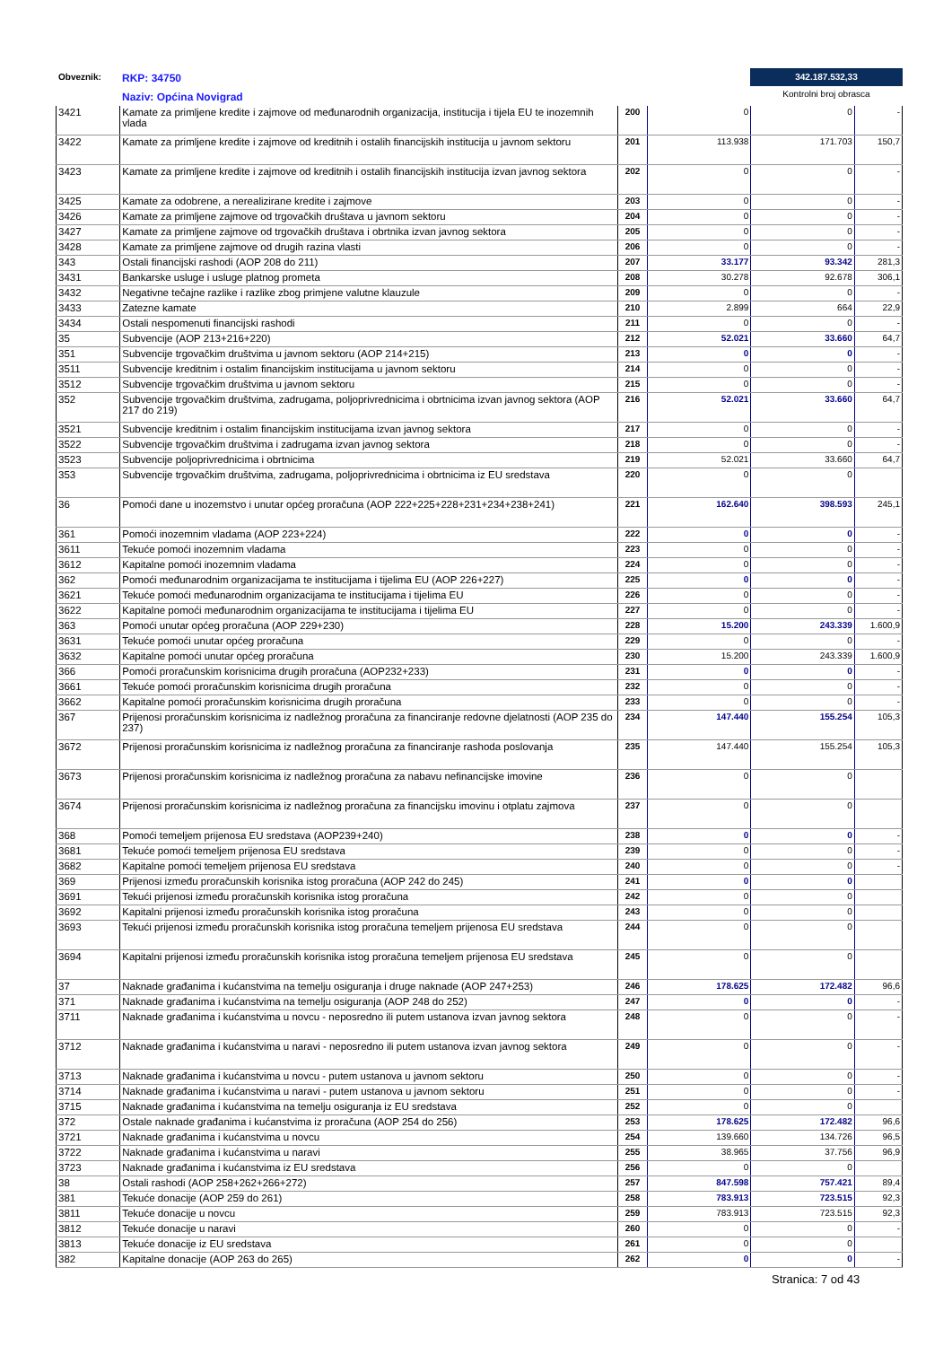Obveznik: RKP: 34750
Naziv: Općina Novigrad
342.187.532,33
Kontrolni broj obrasca
| 3421 | Kamate za primljene kredite i zajmove od međunarodnih organizacija, institucija i tijela EU te inozemnih vlada | 200 | 0 | 0 | - |
| 3422 | Kamate za primljene kredite i zajmove od kreditnih i ostalih financijskih institucija u javnom sektoru | 201 | 113.938 | 171.703 | 150,7 |
| 3423 | Kamate za primljene kredite i zajmove od kreditnih i ostalih financijskih institucija izvan javnog sektora | 202 | 0 | 0 | - |
| 3425 | Kamate za odobrene, a nerealizirane kredite i zajmove | 203 | 0 | 0 | - |
| 3426 | Kamate za primljene zajmove od trgovačkih društava u javnom sektoru | 204 | 0 | 0 | - |
| 3427 | Kamate za primljene zajmove od trgovačkih društava i obrtnika izvan javnog sektora | 205 | 0 | 0 | - |
| 3428 | Kamate za primljene zajmove od drugih razina vlasti | 206 | 0 | 0 | - |
| 343 | Ostali financijski rashodi (AOP 208 do 211) | 207 | 33.177 | 93.342 | 281,3 |
| 3431 | Bankarske usluge i usluge platnog prometa | 208 | 30.278 | 92.678 | 306,1 |
| 3432 | Negativne tečajne razlike i razlike zbog primjene valutne klauzule | 209 | 0 | 0 | - |
| 3433 | Zatezne kamate | 210 | 2.899 | 664 | 22,9 |
| 3434 | Ostali nespomenuti financijski rashodi | 211 | 0 | 0 | - |
| 35 | Subvencije (AOP 213+216+220) | 212 | 52.021 | 33.660 | 64,7 |
| 351 | Subvencije trgovačkim društvima u javnom sektoru (AOP 214+215) | 213 | 0 | 0 | - |
| 3511 | Subvencije kreditnim i ostalim financijskim institucijama u javnom sektoru | 214 | 0 | 0 | - |
| 3512 | Subvencije trgovačkim društvima u javnom sektoru | 215 | 0 | 0 | - |
| 352 | Subvencije trgovačkim društvima, zadrugama, poljoprivrednicima i obrtnicima izvan javnog sektora (AOP 217 do 219) | 216 | 52.021 | 33.660 | 64,7 |
| 3521 | Subvencije kreditnim i ostalim financijskim institucijama izvan javnog sektora | 217 | 0 | 0 | - |
| 3522 | Subvencije trgovačkim društvima i zadrugama izvan javnog sektora | 218 | 0 | 0 | - |
| 3523 | Subvencije poljoprivrednicima i obrtnicima | 219 | 52.021 | 33.660 | 64,7 |
| 353 | Subvencije trgovačkim društvima, zadrugama, poljoprivrednicima i obrtnicima iz EU sredstava | 220 | 0 | 0 | |
| 36 | Pomoći dane u inozemstvo i unutar općeg proračuna (AOP 222+225+228+231+234+238+241) | 221 | 162.640 | 398.593 | 245,1 |
| 361 | Pomoći inozemnim vladama (AOP 223+224) | 222 | 0 | 0 | - |
| 3611 | Tekuće pomoći inozemnim vladama | 223 | 0 | 0 | - |
| 3612 | Kapitalne pomoći inozemnim vladama | 224 | 0 | 0 | - |
| 362 | Pomoći međunarodnim organizacijama te institucijama i tijelima EU (AOP 226+227) | 225 | 0 | 0 | - |
| 3621 | Tekuće pomoći međunarodnim organizacijama te institucijama i tijelima EU | 226 | 0 | 0 | - |
| 3622 | Kapitalne pomoći međunarodnim organizacijama te institucijama i tijelima EU | 227 | 0 | 0 | - |
| 363 | Pomoći unutar općeg proračuna (AOP 229+230) | 228 | 15.200 | 243.339 | 1.600,9 |
| 3631 | Tekuće pomoći unutar općeg proračuna | 229 | 0 | 0 | - |
| 3632 | Kapitalne pomoći unutar općeg proračuna | 230 | 15.200 | 243.339 | 1.600,9 |
| 366 | Pomoći proračunskim korisnicima drugih proračuna (AOP232+233) | 231 | 0 | 0 | - |
| 3661 | Tekuće pomoći proračunskim korisnicima drugih proračuna | 232 | 0 | 0 | - |
| 3662 | Kapitalne pomoći proračunskim korisnicima drugih proračuna | 233 | 0 | 0 | - |
| 367 | Prijenosi proračunskim korisnicima iz nadležnog proračuna za financiranje redovne djelatnosti (AOP 235 do 237) | 234 | 147.440 | 155.254 | 105,3 |
| 3672 | Prijenosi proračunskim korisnicima iz nadležnog proračuna za financiranje rashoda poslovanja | 235 | 147.440 | 155.254 | 105,3 |
| 3673 | Prijenosi proračunskim korisnicima iz nadležnog proračuna za nabavu nefinancijske imovine | 236 | 0 | 0 | |
| 3674 | Prijenosi proračunskim korisnicima iz nadležnog proračuna za financijsku imovinu i otplatu zajmova | 237 | 0 | 0 | |
| 368 | Pomoći temeljem prijenosa EU sredstava (AOP239+240) | 238 | 0 | 0 | - |
| 3681 | Tekuće pomoći temeljem prijenosa EU sredstava | 239 | 0 | 0 | - |
| 3682 | Kapitalne pomoći temeljem prijenosa EU sredstava | 240 | 0 | 0 | - |
| 369 | Prijenosi između proračunskih korisnika istog proračuna (AOP 242 do 245) | 241 | 0 | 0 | |
| 3691 | Tekući prijenosi između proračunskih korisnika istog proračuna | 242 | 0 | 0 | |
| 3692 | Kapitalni prijenosi između proračunskih korisnika istog proračuna | 243 | 0 | 0 | |
| 3693 | Tekući prijenosi između proračunskih korisnika istog proračuna temeljem prijenosa EU sredstava | 244 | 0 | 0 | |
| 3694 | Kapitalni prijenosi između proračunskih korisnika istog proračuna temeljem prijenosa EU sredstava | 245 | 0 | 0 | |
| 37 | Naknade građanima i kućanstvima na temelju osiguranja i druge naknade (AOP 247+253) | 246 | 178.625 | 172.482 | 96,6 |
| 371 | Naknade građanima i kućanstvima na temelju osiguranja (AOP 248 do 252) | 247 | 0 | 0 | - |
| 3711 | Naknade građanima i kućanstvima u novcu - neposredno ili putem ustanova izvan javnog sektora | 248 | 0 | 0 | - |
| 3712 | Naknade građanima i kućanstvima u naravi - neposredno ili putem ustanova izvan javnog sektora | 249 | 0 | 0 | - |
| 3713 | Naknade građanima i kućanstvima u novcu - putem ustanova u javnom sektoru | 250 | 0 | 0 | - |
| 3714 | Naknade građanima i kućanstvima u naravi - putem ustanova u javnom sektoru | 251 | 0 | 0 | - |
| 3715 | Naknade građanima i kućanstvima na temelju osiguranja iz EU sredstava | 252 | 0 | 0 | |
| 372 | Ostale naknade građanima i kućanstvima iz proračuna (AOP 254 do 256) | 253 | 178.625 | 172.482 | 96,6 |
| 3721 | Naknade građanima i kućanstvima u novcu | 254 | 139.660 | 134.726 | 96,5 |
| 3722 | Naknade građanima i kućanstvima u naravi | 255 | 38.965 | 37.756 | 96,9 |
| 3723 | Naknade građanima i kućanstvima iz EU sredstava | 256 | 0 | 0 | |
| 38 | Ostali rashodi (AOP 258+262+266+272) | 257 | 847.598 | 757.421 | 89,4 |
| 381 | Tekuće donacije (AOP 259 do 261) | 258 | 783.913 | 723.515 | 92,3 |
| 3811 | Tekuće donacije u novcu | 259 | 783.913 | 723.515 | 92,3 |
| 3812 | Tekuće donacije u naravi | 260 | 0 | 0 | - |
| 3813 | Tekuće donacije iz EU sredstava | 261 | 0 | 0 | |
| 382 | Kapitalne donacije (AOP 263 do 265) | 262 | 0 | 0 | - |
Stranica: 7 od 43